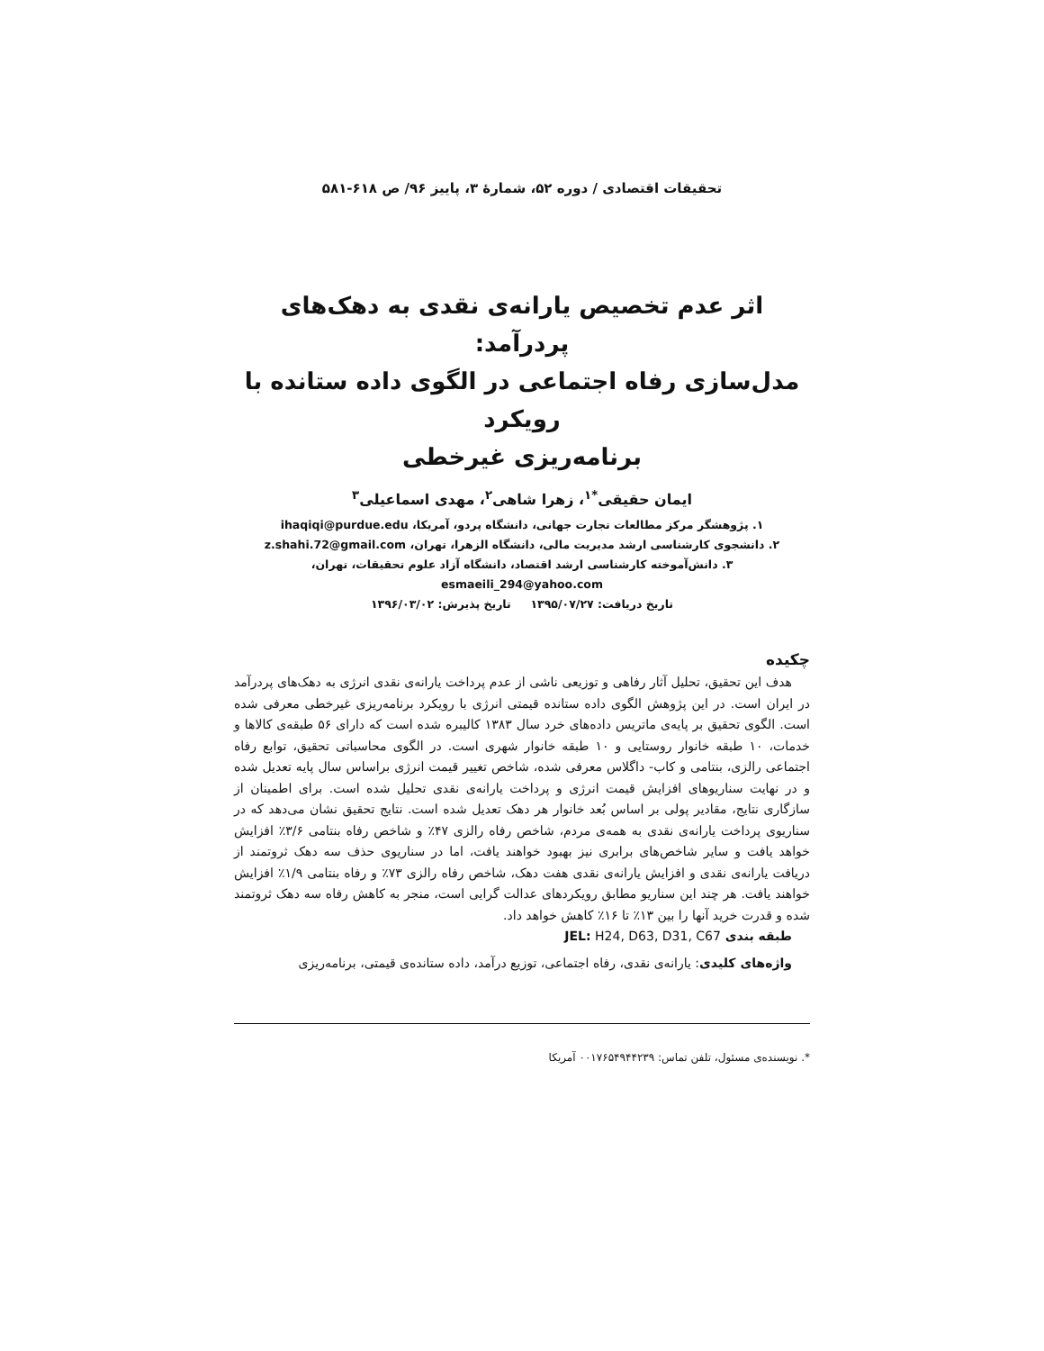تحقیقات اقتصادی / دوره ۵۲، شمارهٔ ۳، پاییز ۹۶/ ص ۶۱۸-۵۸۱
اثر عدم تخصیص یارانه‌ی نقدی به دهک‌های پردرآمد:
مدل‌سازی رفاه اجتماعی در الگوی داده ستانده با رویکرد
برنامه‌ریزی غیرخطی
ایمان حقیقی<sup>*۱</sup>، زهرا شاهی<sup>۲</sup>، مهدی اسماعیلی<sup>۳</sup>
۱. پژوهشگر مرکز مطالعات تجارت جهانی، دانشگاه پردو، آمریکا، ihaqiqi@purdue.edu
۲. دانشجوی کارشناسی ارشد مدیریت مالی، دانشگاه الزهرا، تهران، z.shahi.72@gmail.com
۳. دانش‌آموخته کارشناسی ارشد اقتصاد، دانشگاه آزاد علوم تحقیقات، تهران،
esmaeili_294@yahoo.com
تاریخ دریافت: ۱۳۹۵/۰۷/۲۷ تاریخ پذیرش: ۱۳۹۶/۰۳/۰۲
چکیده
هدف این تحقیق، تحلیل آثار رفاهی و توزیعی ناشی از عدم پرداخت یارانه‌ی نقدی انرژی به دهک‌های پردرآمد در ایران است. در این پژوهش الگوی داده ستانده قیمتی انرژی با رویکرد برنامه‌ریزی غیرخطی معرفی شده است. الگوی تحقیق بر پایه‌ی ماتریس داده‌های خرد سال ۱۳۸۳ کالیبره شده است که دارای ۵۶ طبقه‌ی کالاها و خدمات، ۱۰ طبقه خانوار روستایی و ۱۰ طبقه خانوار شهری است. در الگوی محاسباتی تحقیق، توابع رفاه اجتماعی رالزی، بنتامی و کاب- داگلاس معرفی شده، شاخص تغییر قیمت انرژی براساس سال پایه تعدیل شده و در نهایت سناریوهای افزایش قیمت انرژی و پرداخت یارانه‌ی نقدی تحلیل شده است. برای اطمینان از سازگاری نتایج، مقادیر پولی بر اساس بُعد خانوار هر دهک تعدیل شده است. نتایج تحقیق نشان می‌دهد که در سناریوی پرداخت یارانه‌ی نقدی به همه‌ی مردم، شاخص رفاه رالزی ۴۷٪ و شاخص رفاه بنتامی ۳/۶٪ افزایش خواهد یافت و سایر شاخص‌های برابری نیز بهبود خواهند یافت، اما در سناریوی حذف سه دهک ثروتمند از دریافت یارانه‌ی نقدی و افزایش یارانه‌ی نقدی هفت دهک، شاخص رفاه رالزی ۷۳٪ و رفاه بنتامی ۱/۹٪ افزایش خواهند یافت. هر چند این سناریو مطابق رویکردهای عدالت گرایی است، منجر به کاهش رفاه سه دهک ثروتمند شده و قدرت خرید آنها را بین ۱۳٪ تا ۱۶٪ کاهش خواهد داد.
طبقه بندی JEL: H24, D63, D31, C67
واژه‌های کلیدی: یارانه‌ی نقدی، رفاه اجتماعی، توزیع درآمد، داده ستانده‌ی قیمتی، برنامه‌ریزی
*. نویسنده‌ی مسئول، تلفن تماس: ۰۰۱۷۶۵۴۹۴۴۲۳۹ آمریکا